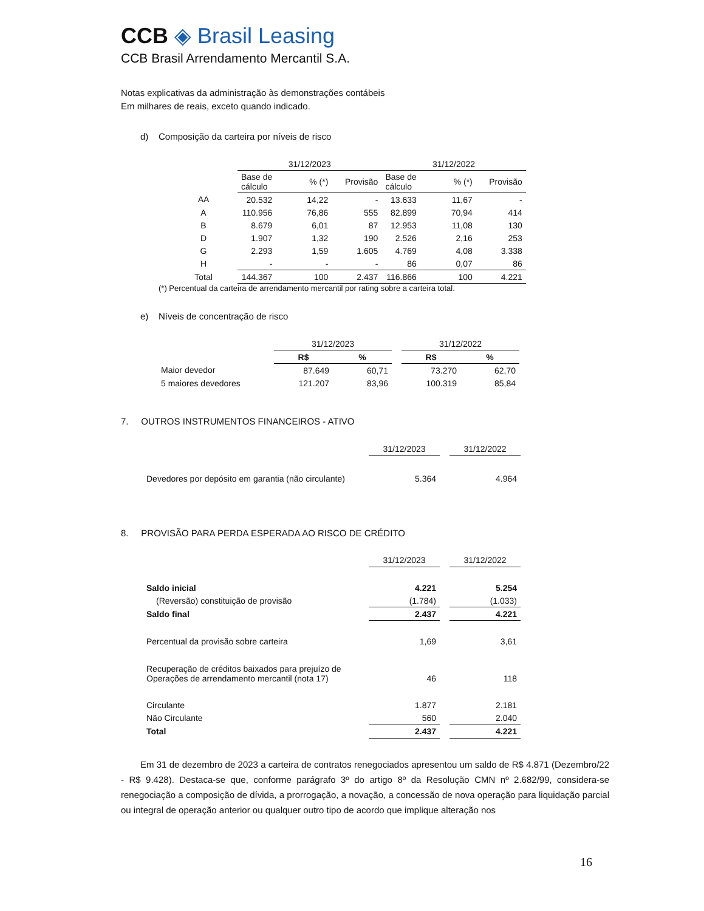CCB ◈ Brasil Leasing
CCB Brasil Arrendamento Mercantil S.A.
Notas explicativas da administração às demonstrações contábeis
Em milhares de reais, exceto quando indicado.
d) Composição da carteira por níveis de risco
| | 31/12/2023 | | | 31/12/2022 | | |
| --- | --- | --- | --- | --- | --- | --- |
| | Base de cálculo | % (*) | Provisão | Base de cálculo | % (*) | Provisão |
| AA | 20.532 | 14,22 | - | 13.633 | 11,67 | - |
| A | 110.956 | 76,86 | 555 | 82.899 | 70,94 | 414 |
| B | 8.679 | 6,01 | 87 | 12.953 | 11,08 | 130 |
| D | 1.907 | 1,32 | 190 | 2.526 | 2,16 | 253 |
| G | 2.293 | 1,59 | 1.605 | 4.769 | 4,08 | 3.338 |
| H | - | - | - | 86 | 0,07 | 86 |
| Total | 144.367 | 100 | 2.437 | 116.866 | 100 | 4.221 |
(*) Percentual da carteira de arrendamento mercantil por rating sobre a carteira total.
e) Níveis de concentração de risco
| | 31/12/2023 | | | 31/12/2022 | |
| --- | --- | --- | --- | --- | --- |
| | R$ | % | | R$ | % |
| Maior devedor | 87.649 | 60,71 | | 73.270 | 62,70 |
| 5 maiores devedores | 121.207 | 83,96 | | 100.319 | 85,84 |
7. OUTROS INSTRUMENTOS FINANCEIROS - ATIVO
| | 31/12/2023 | | 31/12/2022 |
| --- | --- | --- | --- |
| Devedores por depósito em garantia (não circulante) | 5.364 | | 4.964 |
8. PROVISÃO PARA PERDA ESPERADA AO RISCO DE CRÉDITO
| | 31/12/2023 | | 31/12/2022 |
| --- | --- | --- | --- |
| Saldo inicial | 4.221 | | 5.254 |
| (Reversão) constituição de provisão | (1.784) | | (1.033) |
| Saldo final | 2.437 | | 4.221 |
| Percentual da provisão sobre carteira | 1,69 | | 3,61 |
| Recuperação de créditos baixados para prejuízo de Operações de arrendamento mercantil (nota 17) | 46 | | 118 |
| Circulante | 1.877 | | 2.181 |
| Não Circulante | 560 | | 2.040 |
| Total | 2.437 | | 4.221 |
Em 31 de dezembro de 2023 a carteira de contratos renegociados apresentou um saldo de R$ 4.871 (Dezembro/22 - R$ 9.428). Destaca-se que, conforme parágrafo 3º do artigo 8º da Resolução CMN nº 2.682/99, considera-se renegociação a composição de dívida, a prorrogação, a novação, a concessão de nova operação para liquidação parcial ou integral de operação anterior ou qualquer outro tipo de acordo que implique alteração nos
16